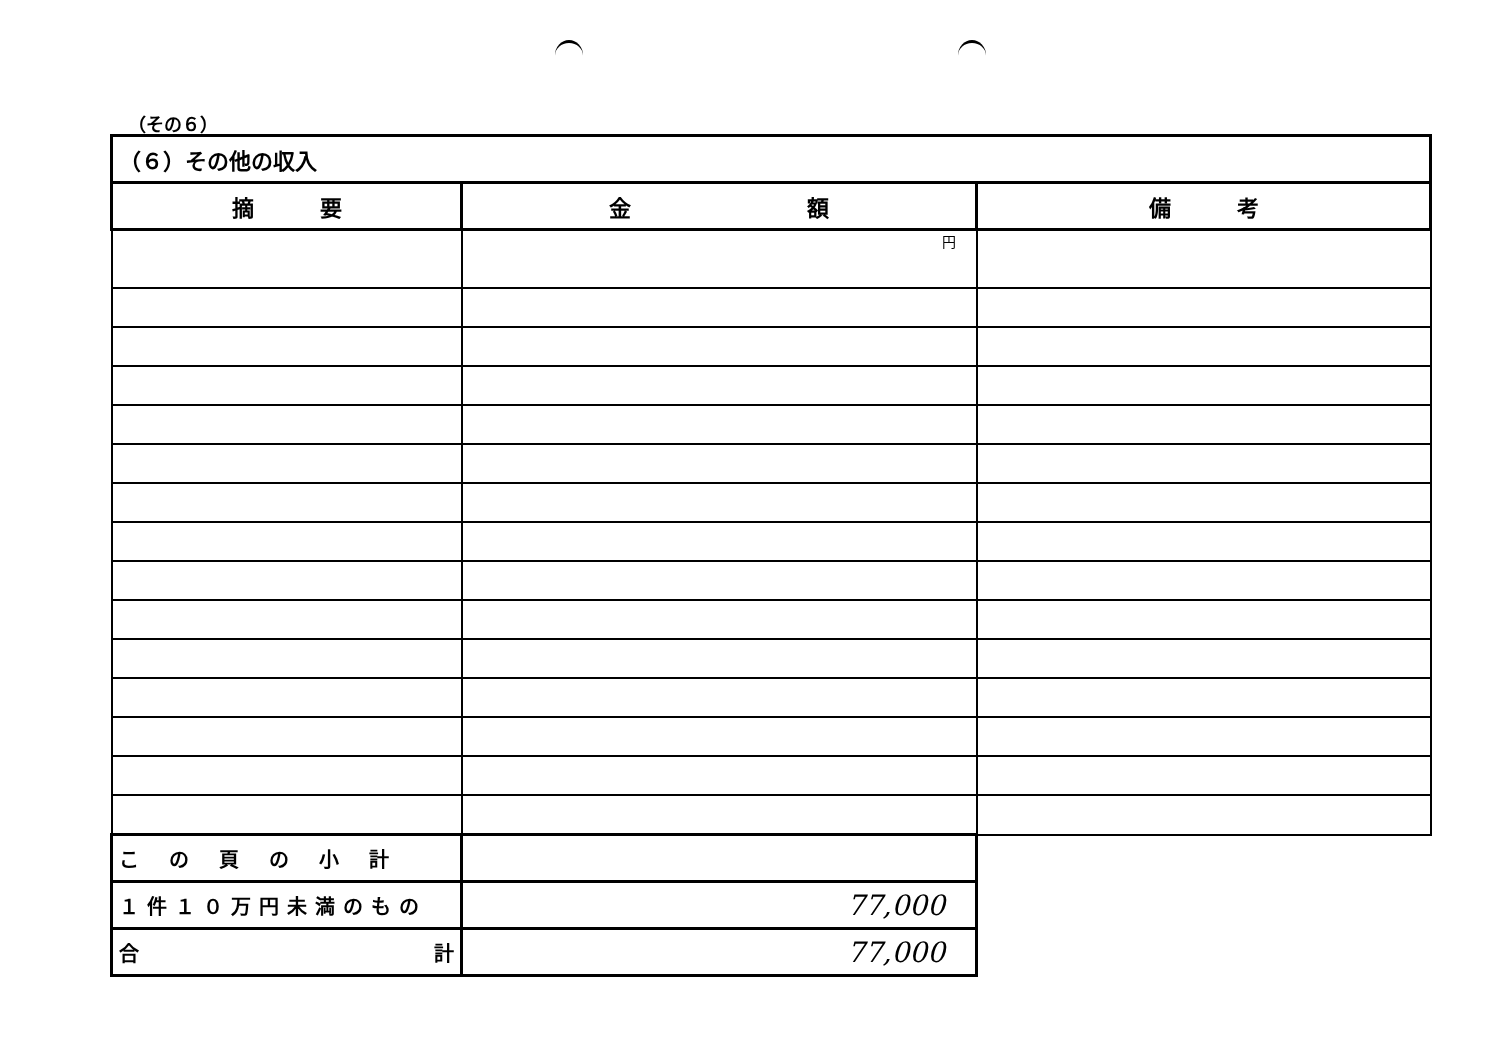（その６）
| （６）その他の収入 | | |
| 摘 要 | 金 額 | 備 考 |
| | 円 | |
| この頁の小計 | | |
| １件１０万円未満のもの | 77,000 | |
| 合 計 | 77,000 | |